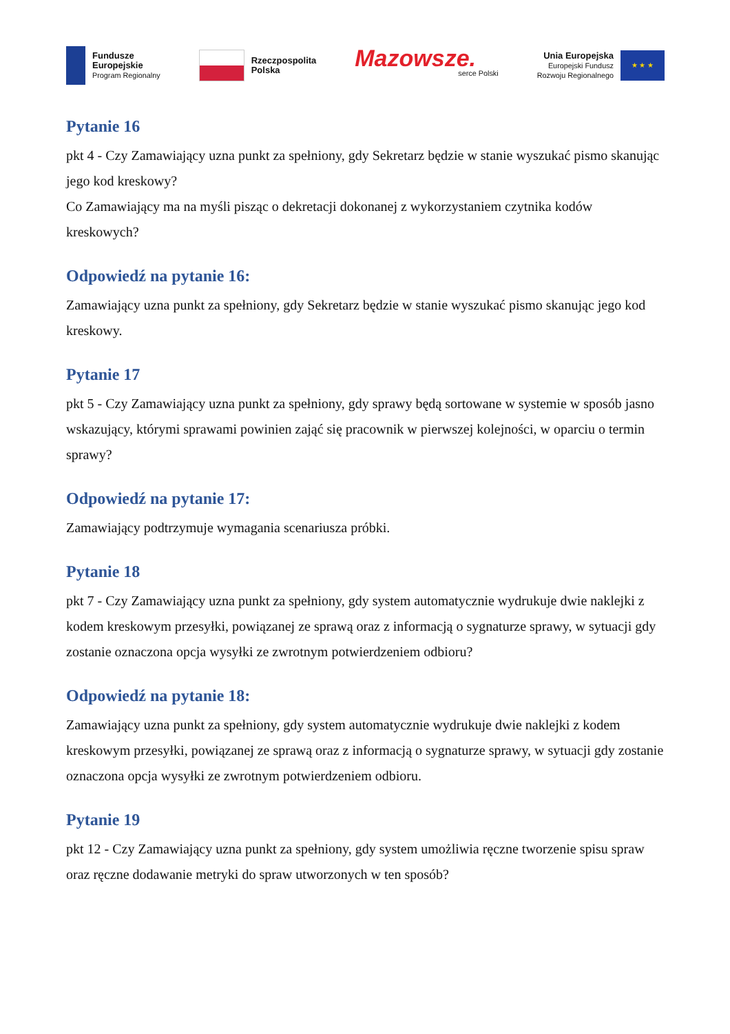Fundusze
Europejskie
Program Regionalny
Rzeczpospolita
Polska
Mazowsze.
serce Polski
Unia Europejska
Europejski Fundusz
Rozwoju Regionalnego
★ ★ ★
Pytanie 16
pkt 4 - Czy Zamawiający uzna punkt za spełniony, gdy Sekretarz będzie w stanie wyszukać pismo skanując jego kod kreskowy?
Co Zamawiający ma na myśli pisząc o dekretacji dokonanej z wykorzystaniem czytnika kodów kreskowych?
Odpowiedź na pytanie 16:
Zamawiający uzna punkt za spełniony, gdy Sekretarz będzie w stanie wyszukać pismo skanując jego kod kreskowy.
Pytanie 17
pkt 5 - Czy Zamawiający uzna punkt za spełniony, gdy sprawy będą sortowane w systemie w sposób jasno wskazujący, którymi sprawami powinien zająć się pracownik w pierwszej kolejności, w oparciu o termin sprawy?
Odpowiedź na pytanie 17:
Zamawiający podtrzymuje wymagania scenariusza próbki.
Pytanie 18
pkt 7 - Czy Zamawiający uzna punkt za spełniony, gdy system automatycznie wydrukuje dwie naklejki z kodem kreskowym przesyłki, powiązanej ze sprawą oraz z informacją o sygnaturze sprawy, w sytuacji gdy zostanie oznaczona opcja wysyłki ze zwrotnym potwierdzeniem odbioru?
Odpowiedź na pytanie 18:
Zamawiający uzna punkt za spełniony, gdy system automatycznie wydrukuje dwie naklejki z kodem kreskowym przesyłki, powiązanej ze sprawą oraz z informacją o sygnaturze sprawy, w sytuacji gdy zostanie oznaczona opcja wysyłki ze zwrotnym potwierdzeniem odbioru.
Pytanie 19
pkt 12 - Czy Zamawiający uzna punkt za spełniony, gdy system umożliwia ręczne tworzenie spisu spraw oraz ręczne dodawanie metryki do spraw utworzonych w ten sposób?